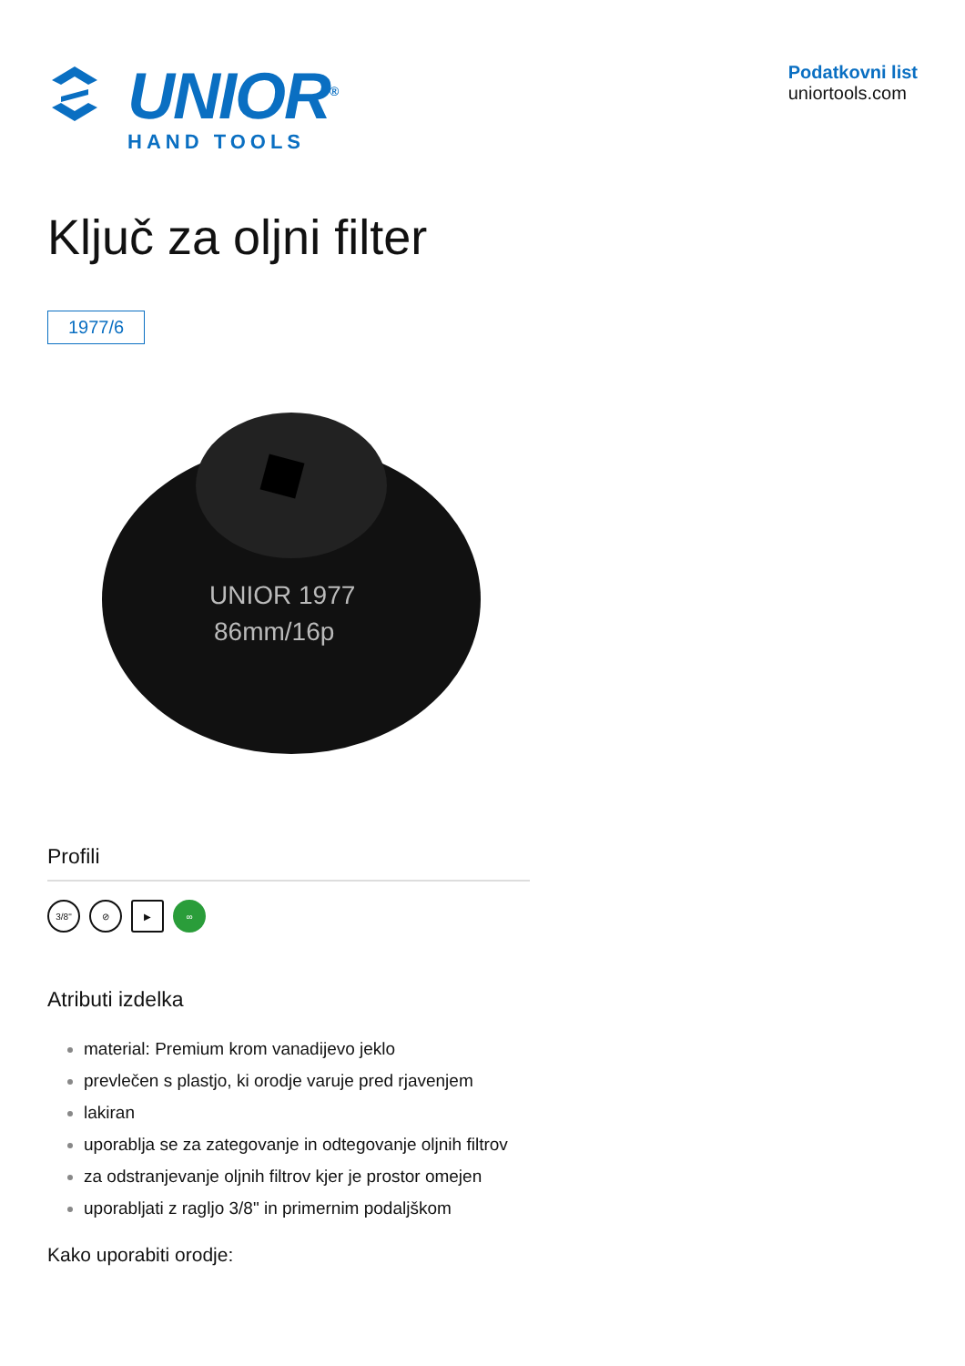UNIOR<sup>®</sup>
HAND TOOLS
Podatkovni list
uniortools.com
Ključ za oljni filter
1977/6
UNIOR 1977
86mm/16p
Profili
3/8" ⊘ ▶ ∞
Atributi izdelka
material: Premium krom vanadijevo jeklo
prevlečen s plastjo, ki orodje varuje pred rjavenjem
lakiran
uporablja se za zategovanje in odtegovanje oljnih filtrov
za odstranjevanje oljnih filtrov kjer je prostor omejen
uporabljati z ragljo 3/8" in primernim podaljškom
Kako uporabiti orodje: